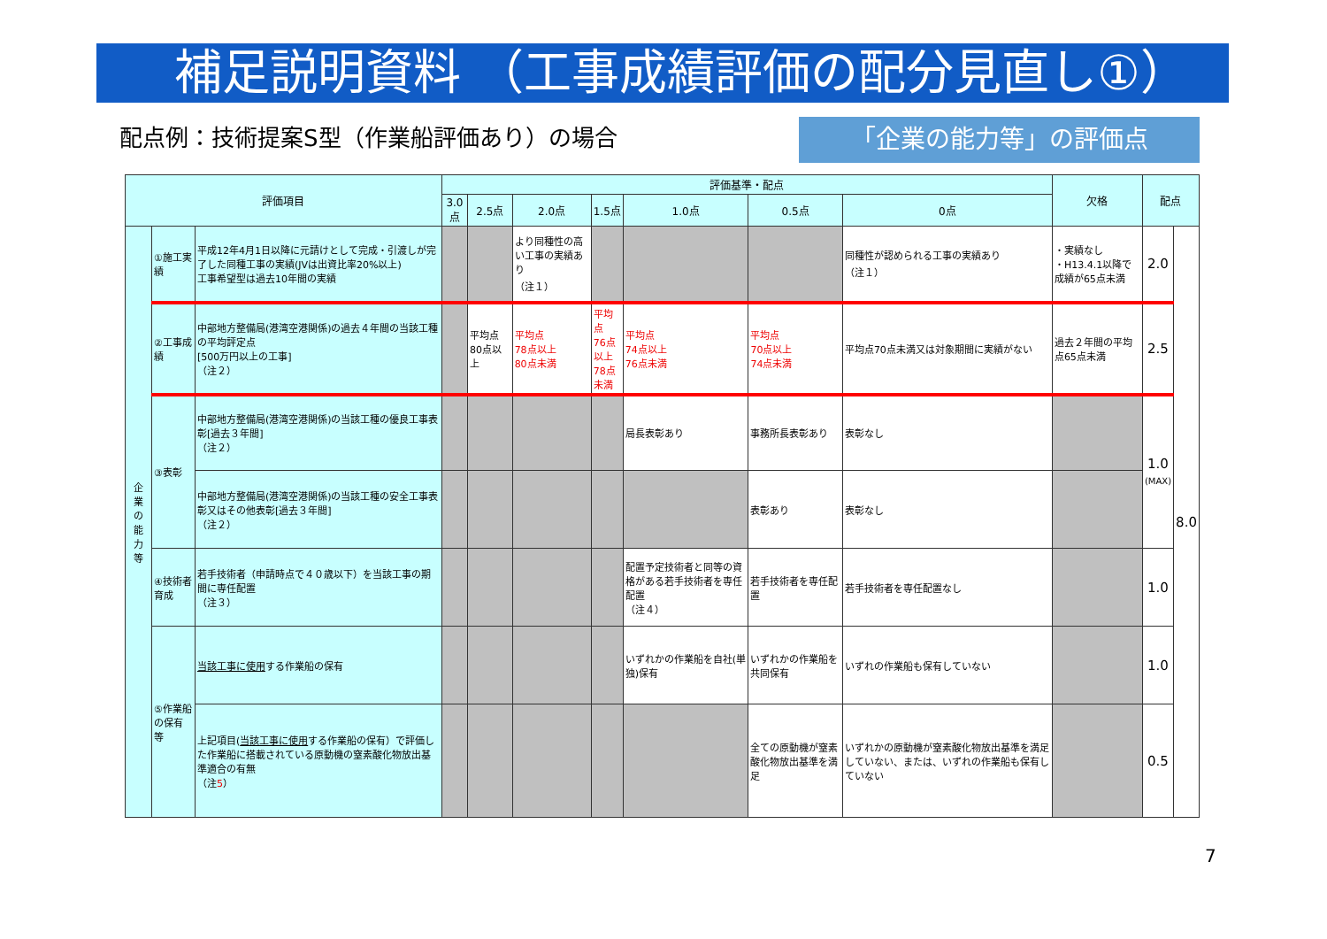補足説明資料 （工事成績評価の配分見直し①）
配点例：技術提案S型（作業船評価あり）の場合
「企業の能力等」の評価点
| 評価項目 | | | 評価基準・配点 | | | | | | | 欠格 | 配点 | |
| --- | --- | --- | --- | --- | --- | --- | --- | --- | --- | --- | --- | --- |
| | | | 3.0点 | 2.5点 | 2.0点 | 1.5点 | 1.0点 | 0.5点 | 0点 | | | |
| 企 業 の 能 力 等 | ①施工実績 | 平成12年4月1日以降に元請けとして完成・引渡しが完了した同種工事の実績(JVは出資比率20%以上) 工事希望型は過去10年間の実績 | | | より同種性の高い工事の実績あり （注１） | | | | 同種性が認められる工事の実績あり （注１） | ・実績なし ・H13.4.1以降で成績が65点未満 | 2.0 | 8.0 |
| | ②工事成績 | 中部地方整備局(港湾空港関係)の過去４年間の当該工種の平均評定点 [500万円以上の工事] （注２） | | 平均点80点以上 | 平均点 78点以上 80点未満 | 平均点 76点以上 78点未満 | 平均点 74点以上 76点未満 | 平均点 70点以上 74点未満 | 平均点70点未満又は対象期間に実績がない | 過去２年間の平均点65点未満 | 2.5 | |
| | ③表彰 | 中部地方整備局(港湾空港関係)の当該工種の優良工事表彰[過去３年間] （注２） | | | | | 局長表彰あり | 事務所長表彰あり | 表彰なし | | 1.0 (MAX) | |
| | | 中部地方整備局(港湾空港関係)の当該工種の安全工事表彰又はその他表彰[過去３年間] （注２） | | | | | | 表彰あり | 表彰なし | | | |
| | ④技術者育成 | 若手技術者（申請時点で４０歳以下）を当該工事の期間に専任配置 （注３） | | | | | 配置予定技術者と同等の資格がある若手技術者を専任配置 （注４） | 若手技術者を専任配置 | 若手技術者を専任配置なし | | 1.0 | |
| | ⑤作業船の保有等 | 当該工事に使用 する作業船の保有 | | | | | いずれかの作業船を自社(単独)保有 | いずれかの作業船を共同保有 | いずれの作業船も保有していない | | 1.0 | |
| | | 上記項目( 当該工事に使用 する作業船の保有）で評価した作業船に搭載されている原動機の窒素酸化物放出基準適合の有無 （注 5 ） | | | | | | 全ての原動機が窒素酸化物放出基準を満足 | いずれかの原動機が窒素酸化物放出基準を満足していない、または、いずれの作業船も保有していない | | 0.5 | |
7